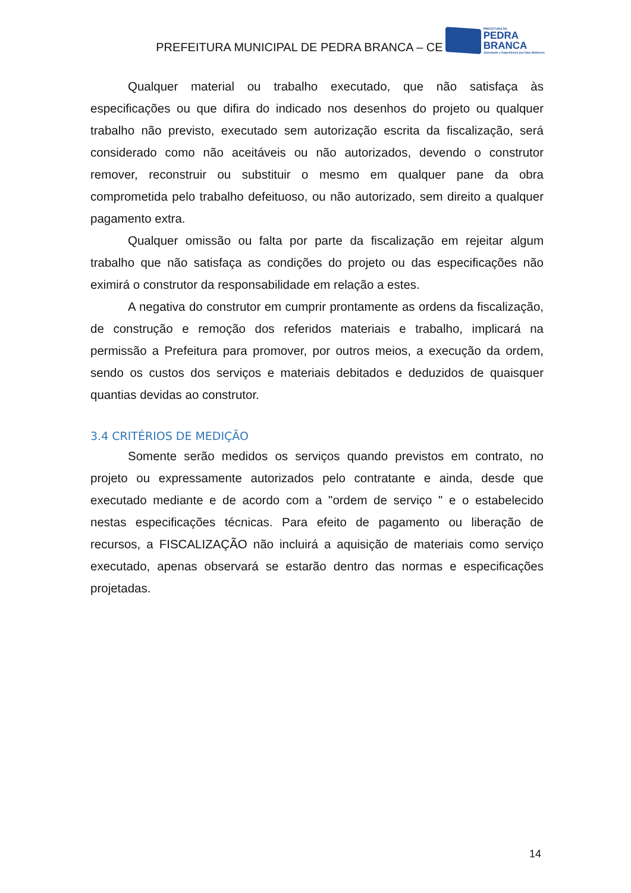PREFEITURA MUNICIPAL DE PEDRA BRANCA – CE
PREFEITURA DE
PEDRA
BRANCA
Juventude e Experiência por Dias Melhores
Qualquer material ou trabalho executado, que não satisfaça às especificações ou que difira do indicado nos desenhos do projeto ou qualquer trabalho não previsto, executado sem autorização escrita da fiscalização, será considerado como não aceitáveis ou não autorizados, devendo o construtor remover, reconstruir ou substituir o mesmo em qualquer pane da obra comprometida pelo trabalho defeituoso, ou não autorizado, sem direito a qualquer pagamento extra.
Qualquer omissão ou falta por parte da fiscalização em rejeitar algum trabalho que não satisfaça as condições do projeto ou das especificações não eximirá o construtor da responsabilidade em relação a estes.
A negativa do construtor em cumprir prontamente as ordens da fiscalização, de construção e remoção dos referidos materiais e trabalho, implicará na permissão a Prefeitura para promover, por outros meios, a execução da ordem, sendo os custos dos serviços e materiais debitados e deduzidos de quaisquer quantias devidas ao construtor.
3.4 CRITÉRIOS DE MEDIÇÃO
Somente serão medidos os serviços quando previstos em contrato, no projeto ou expressamente autorizados pelo contratante e ainda, desde que executado mediante e de acordo com a "ordem de serviço " e o estabelecido nestas especificações técnicas. Para efeito de pagamento ou liberação de recursos, a FISCALIZAÇÃO não incluirá a aquisição de materiais como serviço executado, apenas observará se estarão dentro das normas e especificações projetadas.
14